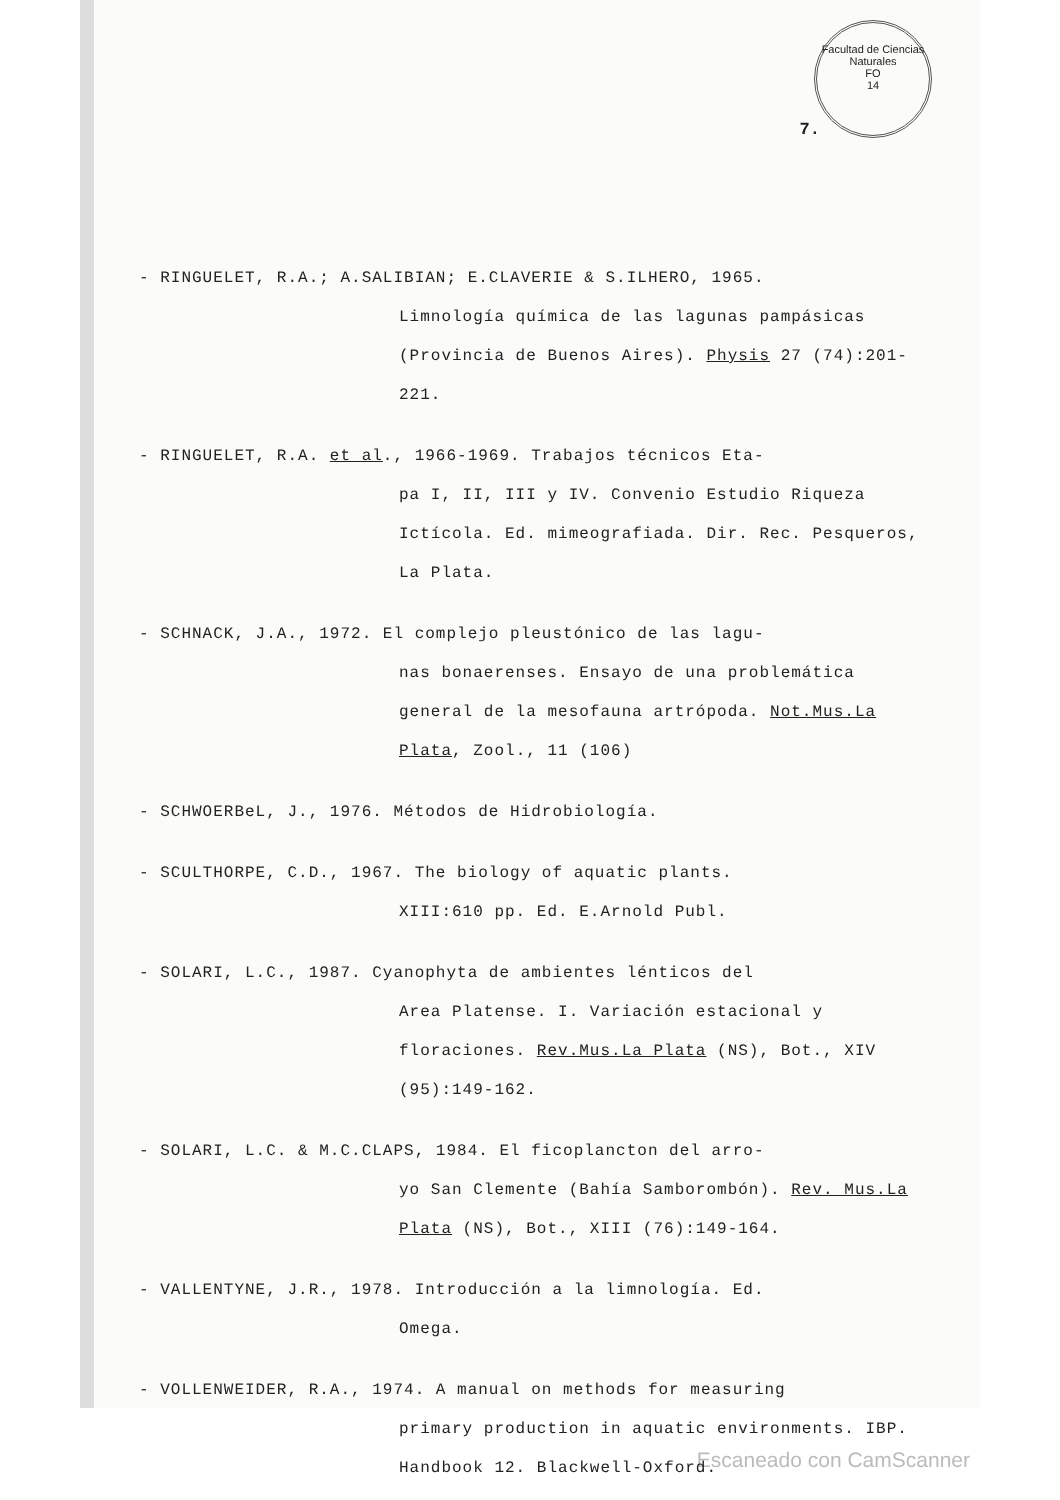Facultad de Ciencias Naturales
FO
14
7.
- RINGUELET, R.A.; A.SALIBIAN; E.CLAVERIE & S.ILHERO, 1965.
Limnología química de las lagunas pampásicas (Provincia de Buenos Aires). Physis 27 (74):201-221.
- RINGUELET, R.A. et al., 1966-1969. Trabajos técnicos Eta-
pa I, II, III y IV. Convenio Estudio Riqueza Ictícola. Ed. mimeografiada. Dir. Rec. Pesqueros, La Plata.
- SCHNACK, J.A., 1972. El complejo pleustónico de las lagu-
nas bonaerenses. Ensayo de una problemática general de la mesofauna artrópoda. Not.Mus.La Plata, Zool., 11 (106)
- SCHWOERBeL, J., 1976. Métodos de Hidrobiología.
- SCULTHORPE, C.D., 1967. The biology of aquatic plants.
XIII:610 pp. Ed. E.Arnold Publ.
- SOLARI, L.C., 1987. Cyanophyta de ambientes lénticos del
Area Platense. I. Variación estacional y floraciones. Rev.Mus.La Plata (NS), Bot., XIV (95):149-162.
- SOLARI, L.C. & M.C.CLAPS, 1984. El ficoplancton del arro-
yo San Clemente (Bahía Samborombón). Rev. Mus.La Plata (NS), Bot., XIII (76):149-164.
- VALLENTYNE, J.R., 1978. Introducción a la limnología. Ed.
Omega.
- VOLLENWEIDER, R.A., 1974. A manual on methods for measuring
primary production in aquatic environments. IBP. Handbook 12. Blackwell-Oxford.
Escaneado con CamScanner